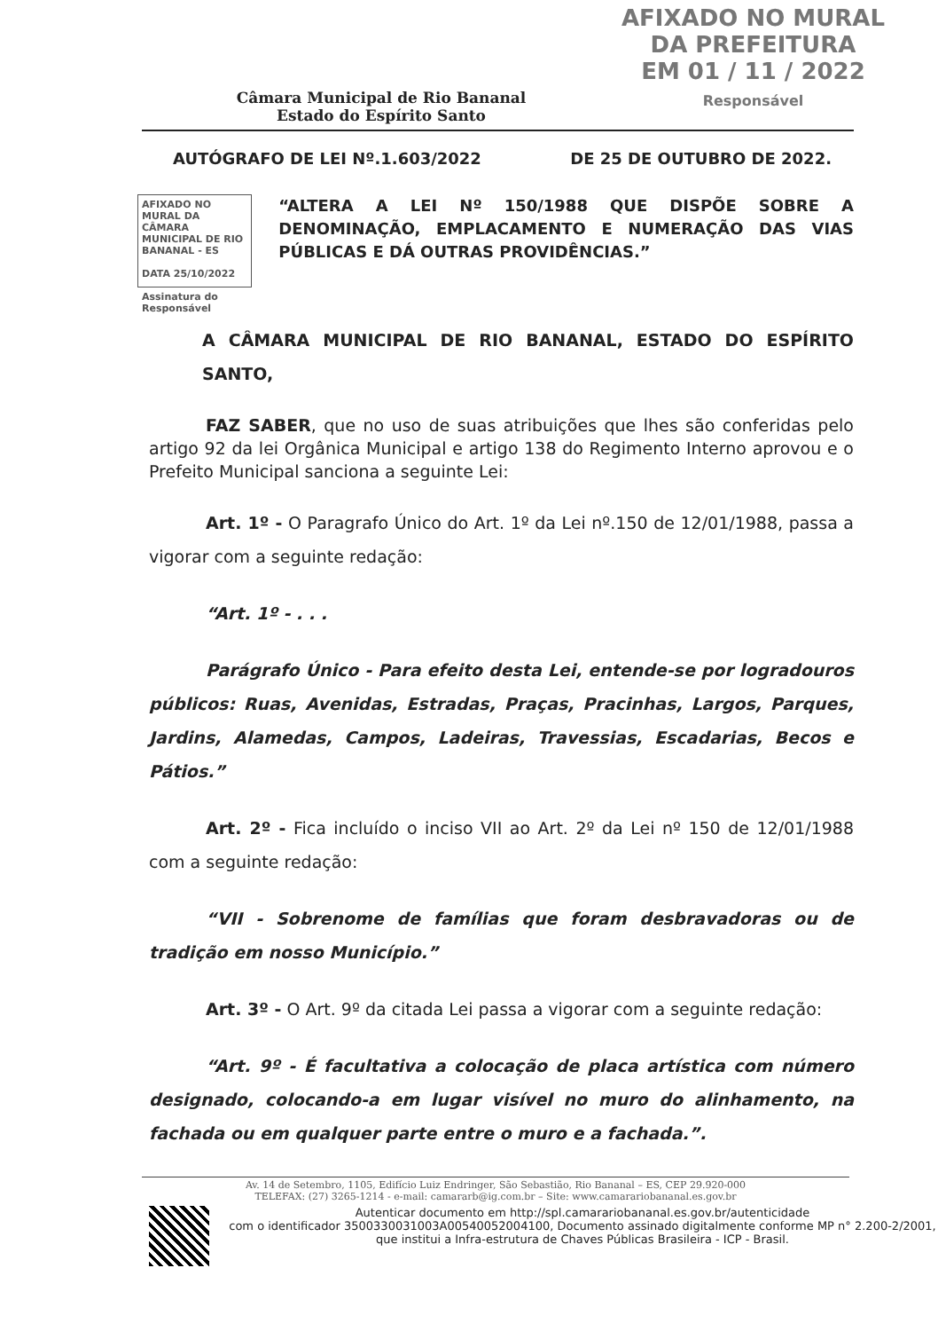AFIXADO NO MURAL
DA PREFEITURA
EM 01 / 11 / 2022
Responsável
Câmara Municipal de Rio Bananal
Estado do Espírito Santo
AUTÓGRAFO DE LEI Nº.1.603/2022 DE 25 DE OUTUBRO DE 2022.
AFIXADO NO MURAL DA CÂMARA
MUNICIPAL DE RIO BANANAL - ES
DATA 25/10/2022
Assinatura do Responsável
“ALTERA A LEI Nº 150/1988 QUE DISPÕE SOBRE A DENOMINAÇÃO, EMPLACAMENTO E NUMERAÇÃO DAS VIAS PÚBLICAS E DÁ OUTRAS PROVIDÊNCIAS.”
A CÂMARA MUNICIPAL DE RIO BANANAL, ESTADO DO ESPÍRITO SANTO,
FAZ SABER, que no uso de suas atribuições que lhes são conferidas pelo artigo 92 da lei Orgânica Municipal e artigo 138 do Regimento Interno aprovou e o Prefeito Municipal sanciona a seguinte Lei:
Art. 1º - O Paragrafo Único do Art. 1º da Lei nº.150 de 12/01/1988, passa a vigorar com a seguinte redação:
“Art. 1º - . . .
Parágrafo Único - Para efeito desta Lei, entende-se por logradouros públicos: Ruas, Avenidas, Estradas, Praças, Pracinhas, Largos, Parques, Jardins, Alamedas, Campos, Ladeiras, Travessias, Escadarias, Becos e Pátios.”
Art. 2º - Fica incluído o inciso VII ao Art. 2º da Lei nº 150 de 12/01/1988 com a seguinte redação:
“VII - Sobrenome de famílias que foram desbravadoras ou de tradição em nosso Município.”
Art. 3º - O Art. 9º da citada Lei passa a vigorar com a seguinte redação:
“Art. 9º - É facultativa a colocação de placa artística com número designado, colocando-a em lugar visível no muro do alinhamento, na fachada ou em qualquer parte entre o muro e a fachada.”.
Av. 14 de Setembro, 1105, Edifício Luiz Endringer, São Sebastião, Rio Bananal – ES, CEP 29.920-000
TELEFAX: (27) 3265-1214 - e-mail: camararb@ig.com.br – Site: www.camarariobananal.es.gov.br
Autenticar documento em http://spl.camarariobananal.es.gov.br/autenticidade
com o identificador 3500330031003A00540052004100, Documento assinado digitalmente conforme MP n° 2.200-2/2001, que institui a Infra-estrutura de Chaves Públicas Brasileira - ICP - Brasil.